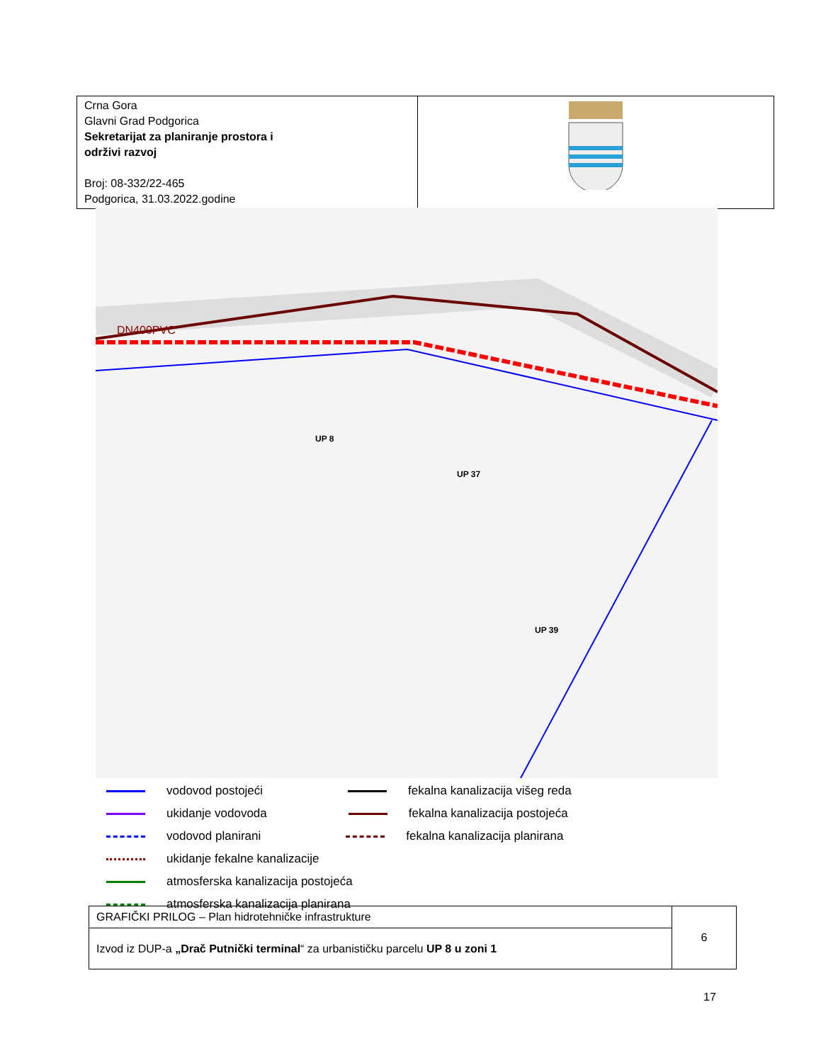| Crna Gora Glavni Grad Podgorica Sekretarijat za planiranje prostora i održivi razvoj Broj: 08-332/22-465 Podgorica, 31.03.2022.godine | |
DN400PVC
UP 8
UP 37
UP 39
vodovod postojeći fekalna kanalizacija višeg reda
ukidanje vodovoda fekalna kanalizacija postojeća
vodovod planirani fekalna kanalizacija planirana
ukidanje fekalne kanalizacije
atmosferska kanalizacija postojeća
atmosferska kanalizacija planirana
| GRAFIČKI PRILOG – Plan hidrotehničke infrastrukture | 6 |
| Izvod iz DUP-a „Drač Putnički terminal “ za urbanističku parcelu UP 8 u zoni 1 | |
17